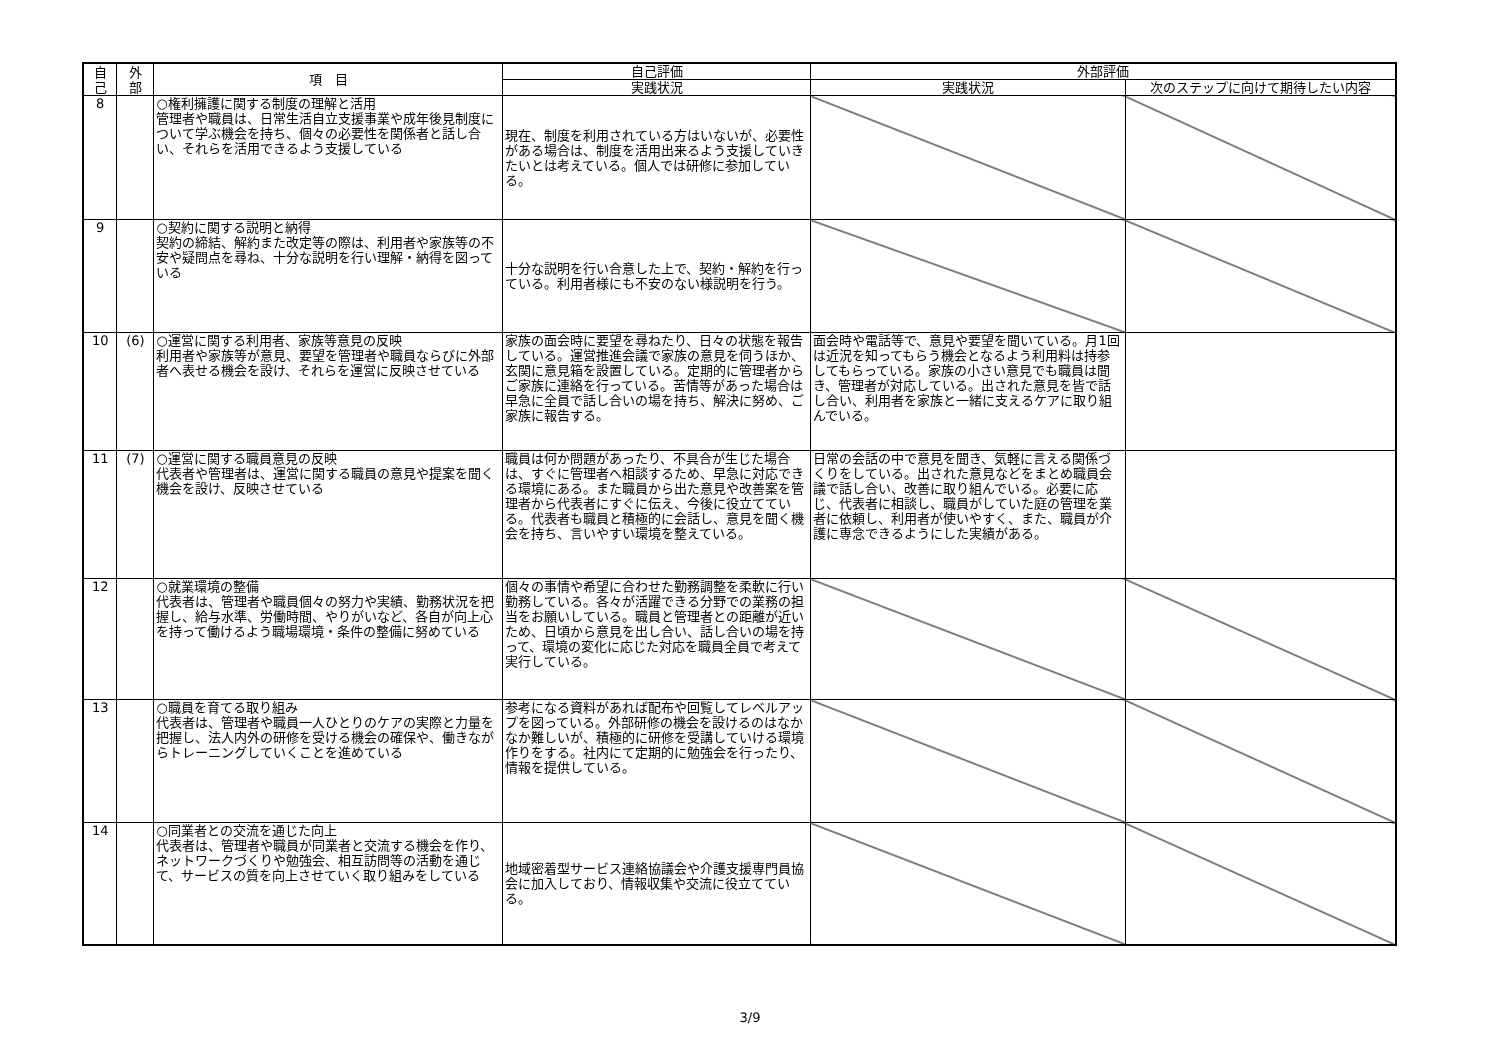| 自 己 | 外 部 | 項 目 | 自己評価 | 外部評価 | |
| --- | --- | --- | --- | --- | --- |
| | | | 実践状況 | 実践状況 | 次のステップに向けて期待したい内容 |
| 8 | | ○権利擁護に関する制度の理解と活用 管理者や職員は、日常生活自立支援事業や成年後見制度について学ぶ機会を持ち、個々の必要性を関係者と話し合い、それらを活用できるよう支援している | 現在、制度を利用されている方はいないが、必要性がある場合は、制度を活用出来るよう支援していきたいとは考えている。個人では研修に参加している。 | | |
| 9 | | ○契約に関する説明と納得 契約の締結、解約また改定等の際は、利用者や家族等の不安や疑問点を尋ね、十分な説明を行い理解・納得を図っている | 十分な説明を行い合意した上で、契約・解約を行っている。利用者様にも不安のない様説明を行う。 | | |
| 10 | (6) | ○運営に関する利用者、家族等意見の反映 利用者や家族等が意見、要望を管理者や職員ならびに外部者へ表せる機会を設け、それらを運営に反映させている | 家族の面会時に要望を尋ねたり、日々の状態を報告している。運営推進会議で家族の意見を伺うほか、玄関に意見箱を設置している。定期的に管理者からご家族に連絡を行っている。苦情等があった場合は早急に全員で話し合いの場を持ち、解決に努め、ご家族に報告する。 | 面会時や電話等で、意見や要望を聞いている。月1回は近況を知ってもらう機会となるよう利用料は持参してもらっている。家族の小さい意見でも職員は聞き、管理者が対応している。出された意見を皆で話し合い、利用者を家族と一緒に支えるケアに取り組んでいる。 | |
| 11 | (7) | ○運営に関する職員意見の反映 代表者や管理者は、運営に関する職員の意見や提案を聞く機会を設け、反映させている | 職員は何か問題があったり、不具合が生じた場合は、すぐに管理者へ相談するため、早急に対応できる環境にある。また職員から出た意見や改善案を管理者から代表者にすぐに伝え、今後に役立てている。代表者も職員と積極的に会話し、意見を聞く機会を持ち、言いやすい環境を整えている。 | 日常の会話の中で意見を聞き、気軽に言える関係づくりをしている。出された意見などをまとめ職員会議で話し合い、改善に取り組んでいる。必要に応じ、代表者に相談し、職員がしていた庭の管理を業者に依頼し、利用者が使いやすく、また、職員が介護に専念できるようにした実績がある。 | |
| 12 | | ○就業環境の整備 代表者は、管理者や職員個々の努力や実績、勤務状況を把握し、給与水準、労働時間、やりがいなど、各自が向上心を持って働けるよう職場環境・条件の整備に努めている | 個々の事情や希望に合わせた勤務調整を柔軟に行い勤務している。各々が活躍できる分野での業務の担当をお願いしている。職員と管理者との距離が近いため、日頃から意見を出し合い、話し合いの場を持って、環境の変化に応じた対応を職員全員で考えて実行している。 | | |
| 13 | | ○職員を育てる取り組み 代表者は、管理者や職員一人ひとりのケアの実際と力量を把握し、法人内外の研修を受ける機会の確保や、働きながらトレーニングしていくことを進めている | 参考になる資料があれば配布や回覧してレベルアップを図っている。外部研修の機会を設けるのはなかなか難しいが、積極的に研修を受講していける環境作りをする。社内にて定期的に勉強会を行ったり、情報を提供している。 | | |
| 14 | | ○同業者との交流を通じた向上 代表者は、管理者や職員が同業者と交流する機会を作り、ネットワークづくりや勉強会、相互訪問等の活動を通じて、サービスの質を向上させていく取り組みをしている | 地域密着型サービス連絡協議会や介護支援専門員協会に加入しており、情報収集や交流に役立てている。 | | |
3/9